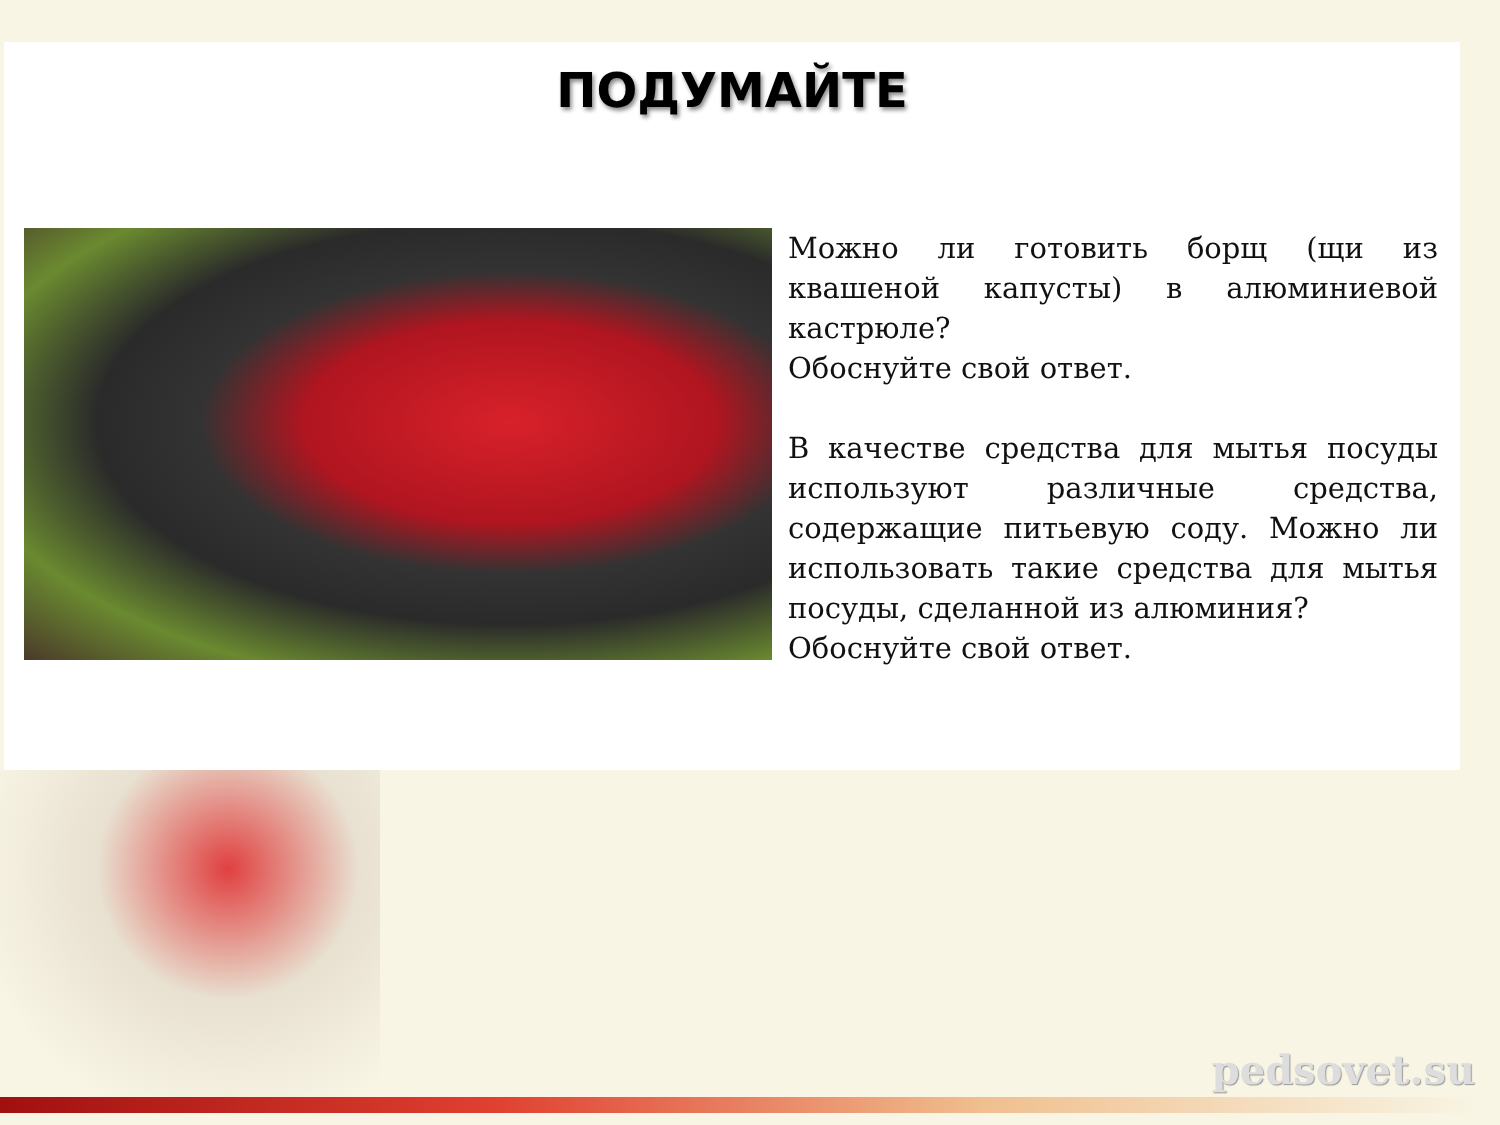ПОДУМАЙТЕ
Можно ли готовить борщ (щи из квашеной капусты) в алюминиевой кастрюле?
Обоснуйте свой ответ.
В качестве средства для мытья посуды используют различные средства, содержащие питьевую соду. Можно ли использовать такие средства для мытья посуды, сделанной из алюминия?
Обоснуйте свой ответ.
pedsovet.su